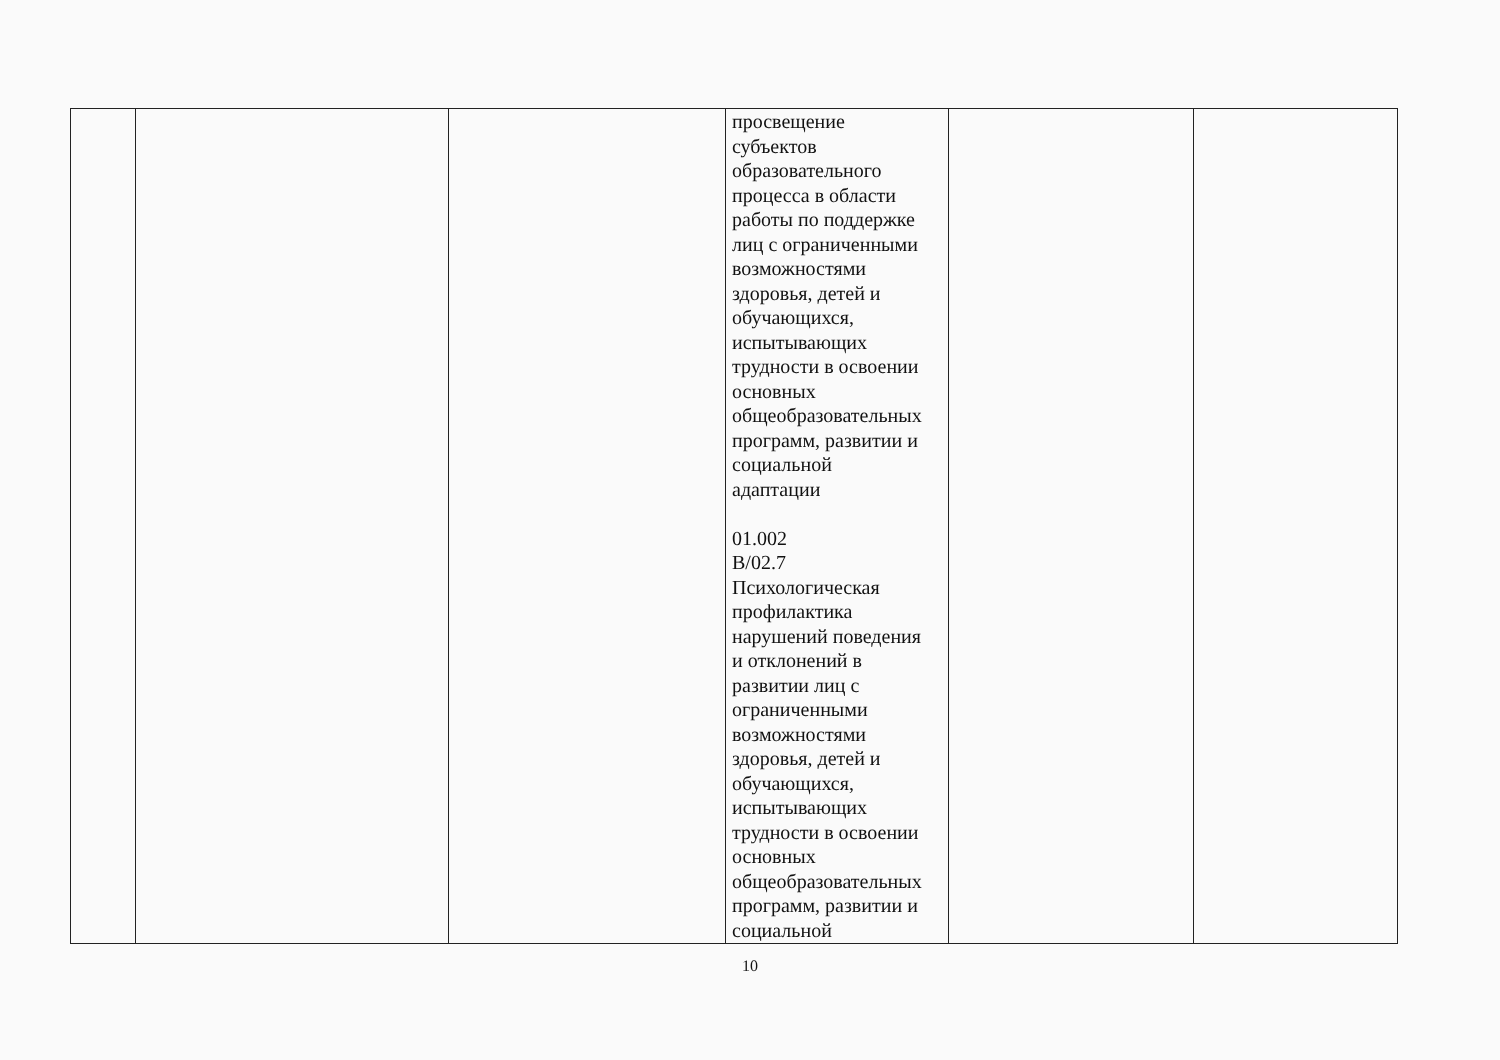| | | | просвещение субъектов образовательного процесса в области работы по поддержке лиц с ограниченными возможностями здоровья, детей и обучающихся, испытывающих трудности в освоении основных общеобразовательных программ, развитии и социальной адаптации 01.002 B/02.7 Психологическая профилактика нарушений поведения и отклонений в развитии лиц с ограниченными возможностями здоровья, детей и обучающихся, испытывающих трудности в освоении основных общеобразовательных программ, развитии и социальной | | |
10